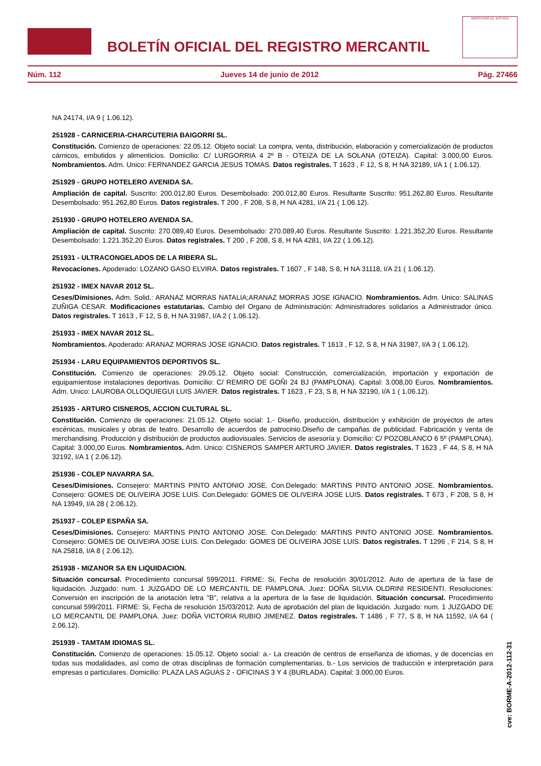BOLETÍN OFICIAL DEL REGISTRO MERCANTIL
MINISTERIO DE JUSTICIA
Núm. 112 Jueves 14 de junio de 2012 Pág. 27466
NA 24174, I/A 9 ( 1.06.12).
251928 - CARNICERIA-CHARCUTERIA BAIGORRI SL.
Constitución. Comienzo de operaciones: 22.05.12. Objeto social: La compra, venta, distribución, elaboración y comercialización de productos cárnicos, embutidos y alimenticios. Domicilio: C/ LURGORRIA 4 2º B - OTEIZA DE LA SOLANA (OTEIZA). Capital: 3.000,00 Euros. Nombramientos. Adm. Unico: FERNANDEZ GARCIA JESUS TOMAS. Datos registrales. T 1623 , F 12, S 8, H NA 32189, I/A 1 ( 1.06.12).
251929 - GRUPO HOTELERO AVENIDA SA.
Ampliación de capital. Suscrito: 200.012,80 Euros. Desembolsado: 200.012,80 Euros. Resultante Suscrito: 951.262,80 Euros. Resultante Desembolsado: 951.262,80 Euros. Datos registrales. T 200 , F 208, S 8, H NA 4281, I/A 21 ( 1.06.12).
251930 - GRUPO HOTELERO AVENIDA SA.
Ampliación de capital. Suscrito: 270.089,40 Euros. Desembolsado: 270.089,40 Euros. Resultante Suscrito: 1.221.352,20 Euros. Resultante Desembolsado: 1.221.352,20 Euros. Datos registrales. T 200 , F 208, S 8, H NA 4281, I/A 22 ( 1.06.12).
251931 - ULTRACONGELADOS DE LA RIBERA SL.
Revocaciones. Apoderado: LOZANO GASO ELVIRA. Datos registrales. T 1607 , F 148, S 8, H NA 31118, I/A 21 ( 1.06.12).
251932 - IMEX NAVAR 2012 SL.
Ceses/Dimisiones. Adm. Solid.: ARANAZ MORRAS NATALIA;ARANAZ MORRAS JOSE IGNACIO. Nombramientos. Adm. Unico: SALINAS ZUÑIGA CESAR. Modificaciones estatutarias. Cambio del Organo de Administración: Administradores solidarios a Administrador único. Datos registrales. T 1613 , F 12, S 8, H NA 31987, I/A 2 ( 1.06.12).
251933 - IMEX NAVAR 2012 SL.
Nombramientos. Apoderado: ARANAZ MORRAS JOSE IGNACIO. Datos registrales. T 1613 , F 12, S 8, H NA 31987, I/A 3 ( 1.06.12).
251934 - LARU EQUIPAMIENTOS DEPORTIVOS SL.
Constitución. Comienzo de operaciones: 29.05.12. Objeto social: Construcción, comercialización, importación y exportación de equipamientose instalaciones deportivas. Domicilio: C/ REMIRO DE GOÑI 24 BJ (PAMPLONA). Capital: 3.008,00 Euros. Nombramientos. Adm. Unico: LAUROBA OLLOQUIEGUI LUIS JAVIER. Datos registrales. T 1623 , F 23, S 8, H NA 32190, I/A 1 ( 1.06.12).
251935 - ARTURO CISNEROS, ACCION CULTURAL SL.
Constitución. Comienzo de operaciones: 21.05.12. Objeto social: 1.- Diseño, producción, distribución y exhibición de proyectos de artes escénicas, musicales y obras de teatro. Desarrollo de acuerdos de patrocinio.Diseño de campañas de publicidad. Fabricación y venta de merchandising. Producción y distribución de productos audiovisuales. Servicios de asesoría y. Domicilio: C/ POZOBLANCO 6 5º (PAMPLONA). Capital: 3.000,00 Euros. Nombramientos. Adm. Unico: CISNEROS SAMPER ARTURO JAVIER. Datos registrales. T 1623 , F 44, S 8, H NA 32192, I/A 1 ( 2.06.12).
251936 - COLEP NAVARRA SA.
Ceses/Dimisiones. Consejero: MARTINS PINTO ANTONIO JOSE. Con.Delegado: MARTINS PINTO ANTONIO JOSE. Nombramientos. Consejero: GOMES DE OLIVEIRA JOSE LUIS. Con.Delegado: GOMES DE OLIVEIRA JOSE LUIS. Datos registrales. T 673 , F 208, S 8, H NA 13949, I/A 28 ( 2.06.12).
251937 - COLEP ESPAÑA SA.
Ceses/Dimisiones. Consejero: MARTINS PINTO ANTONIO JOSE. Con.Delegado: MARTINS PINTO ANTONIO JOSE. Nombramientos. Consejero: GOMES DE OLIVEIRA JOSE LUIS. Con.Delegado: GOMES DE OLIVEIRA JOSE LUIS. Datos registrales. T 1296 , F 214, S 8, H NA 25818, I/A 8 ( 2.06.12).
251938 - MIZANOR SA EN LIQUIDACION.
Situación concursal. Procedimiento concursal 599/2011. FIRME: Si, Fecha de resolución 30/01/2012. Auto de apertura de la fase de liquidación. Juzgado: num. 1 JUZGADO DE LO MERCANTIL DE PAMPLONA. Juez: DOÑA SILVIA OLDRINI RESIDENTI. Resoluciones: Conversión en inscripción de la anotación letra "B", relativa a la apertura de la fase de liquidación. Situación concursal. Procedimiento concursal 599/2011. FIRME: Si, Fecha de resolución 15/03/2012. Auto de aprobación del plan de liquidación. Juzgado: num. 1 JUZGADO DE LO MERCANTIL DE PAMPLONA. Juez: DOÑA VICTORIA RUBIO JIMENEZ. Datos registrales. T 1486 , F 77, S 8, H NA 11592, I/A 64 ( 2.06.12).
251939 - TAMTAM IDIOMAS SL.
Constitución. Comienzo de operaciones: 15.05.12. Objeto social: a.- La creación de centros de enseñanza de idiomas, y de docencias en todas sus modalidades, así como de otras disciplinas de formación complementarias. b.- Los servicios de traducción e interpretación para empresas o particulares. Domicilio: PLAZA LAS AGUAS 2 - OFICINAS 3 Y 4 (BURLADA). Capital: 3.000,00 Euros.
cve: BORME-A-2012-112-31